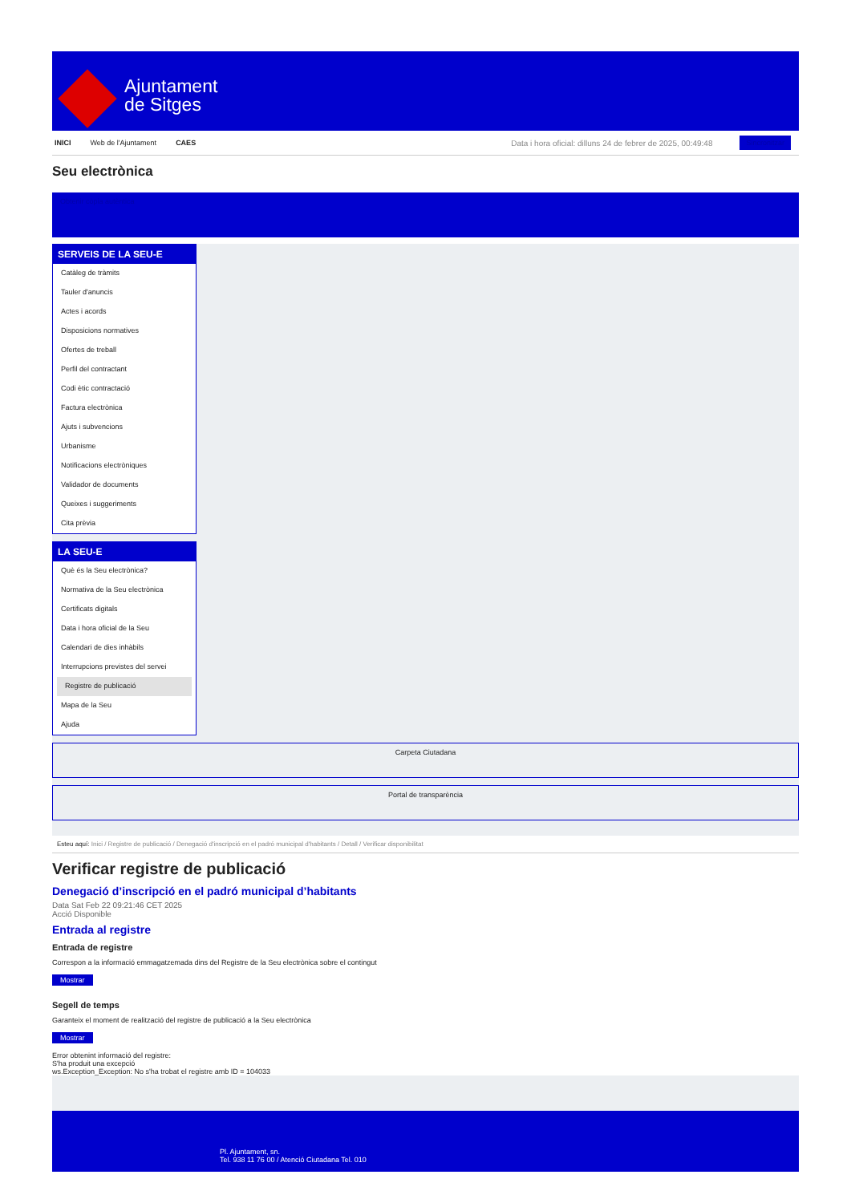Ajuntament
de Sitges
INICI Web de l'Ajuntament CAES Data i hora oficial: dilluns 24 de febrer de 2025, 00:49:48 Sincronitzar
Seu electrònica
Obtenir còpia autèntica
SERVEIS DE LA SEU-E
Catàleg de tràmits
Tauler d'anuncis
Actes i acords
Disposicions normatives
Ofertes de treball
Perfil del contractant
Codi ètic contractació
Factura electrònica
Ajuts i subvencions
Urbanisme
Notificacions electròniques
Validador de documents
Queixes i suggeriments
Cita prèvia
LA SEU-E
Què és la Seu electrònica?
Normativa de la Seu electrònica
Certificats digitals
Data i hora oficial de la Seu
Calendari de dies inhàbils
Interrupcions previstes del servei
Registre de publicació
Mapa de la Seu
Ajuda
Carpeta Ciutadana
Portal de transparència
Esteu aquí: Inici / Registre de publicació / Denegació d'inscripció en el padró municipal d'habitants / Detall / Verificar disponibilitat
Verificar registre de publicació
Denegació d’inscripció en el padró municipal d’habitants
Data Sat Feb 22 09:21:46 CET 2025
Acció Disponible
Entrada al registre
Entrada de registre
Correspon a la informació emmagatzemada dins del Registre de la Seu electrònica sobre el contingut
Mostrar
Segell de temps
Garanteix el moment de realització del registre de publicació a la Seu electrònica
Mostrar
Error obtenint informació del registre:
S'ha produit una excepció
ws.Exception_Exception: No s'ha trobat el registre amb ID = 104033
Pl. Ajuntament, sn.
Tel. 938 11 76 00 / Atenció Ciutadana Tel. 010